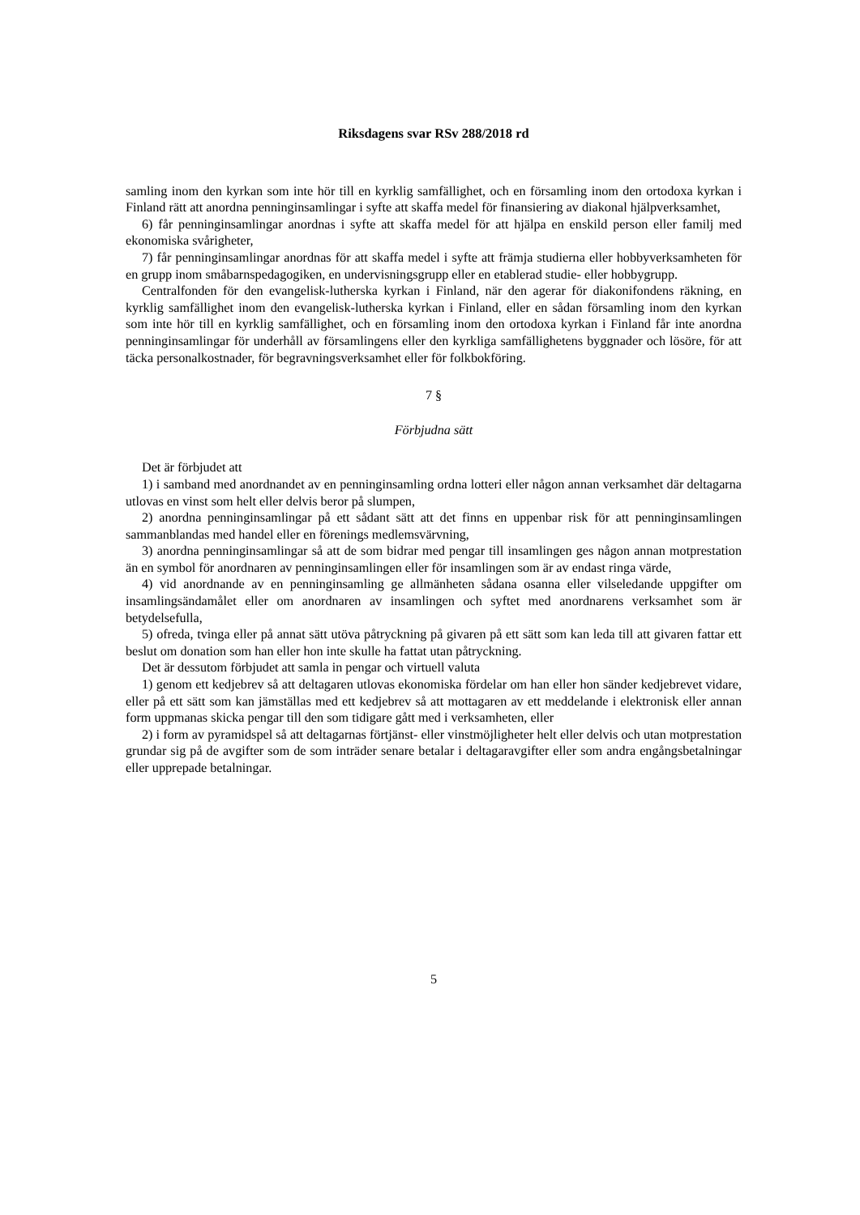Riksdagens svar RSv 288/2018 rd
samling inom den kyrkan som inte hör till en kyrklig samfällighet, och en församling inom den ortodoxa kyrkan i Finland rätt att anordna penninginsamlingar i syfte att skaffa medel för finansiering av diakonal hjälpverksamhet,
6) får penninginsamlingar anordnas i syfte att skaffa medel för att hjälpa en enskild person eller familj med ekonomiska svårigheter,
7) får penninginsamlingar anordnas för att skaffa medel i syfte att främja studierna eller hobbyverksamheten för en grupp inom småbarnspedagogiken, en undervisningsgrupp eller en etablerad studie- eller hobbygrupp.
Centralfonden för den evangelisk-lutherska kyrkan i Finland, när den agerar för diakonifondens räkning, en kyrklig samfällighet inom den evangelisk-lutherska kyrkan i Finland, eller en sådan församling inom den kyrkan som inte hör till en kyrklig samfällighet, och en församling inom den ortodoxa kyrkan i Finland får inte anordna penninginsamlingar för underhåll av församlingens eller den kyrkliga samfällighetens byggnader och lösöre, för att täcka personalkostnader, för begravningsverksamhet eller för folkbokföring.
7 §
Förbjudna sätt
Det är förbjudet att
1) i samband med anordnandet av en penninginsamling ordna lotteri eller någon annan verksamhet där deltagarna utlovas en vinst som helt eller delvis beror på slumpen,
2) anordna penninginsamlingar på ett sådant sätt att det finns en uppenbar risk för att penninginsamlingen sammanblandas med handel eller en förenings medlemsvärvning,
3) anordna penninginsamlingar så att de som bidrar med pengar till insamlingen ges någon annan motprestation än en symbol för anordnaren av penninginsamlingen eller för insamlingen som är av endast ringa värde,
4) vid anordnande av en penninginsamling ge allmänheten sådana osanna eller vilseledande uppgifter om insamlingsändamålet eller om anordnaren av insamlingen och syftet med anordnarens verksamhet som är betydelsefulla,
5) ofreda, tvinga eller på annat sätt utöva påtryckning på givaren på ett sätt som kan leda till att givaren fattar ett beslut om donation som han eller hon inte skulle ha fattat utan påtryckning.
Det är dessutom förbjudet att samla in pengar och virtuell valuta
1) genom ett kedjebrev så att deltagaren utlovas ekonomiska fördelar om han eller hon sänder kedjebrevet vidare, eller på ett sätt som kan jämställas med ett kedjebrev så att mottagaren av ett meddelande i elektronisk eller annan form uppmanas skicka pengar till den som tidigare gått med i verksamheten, eller
2) i form av pyramidspel så att deltagarnas förtjänst- eller vinstmöjligheter helt eller delvis och utan motprestation grundar sig på de avgifter som de som inträder senare betalar i deltagaravgifter eller som andra engångsbetalningar eller upprepade betalningar.
5